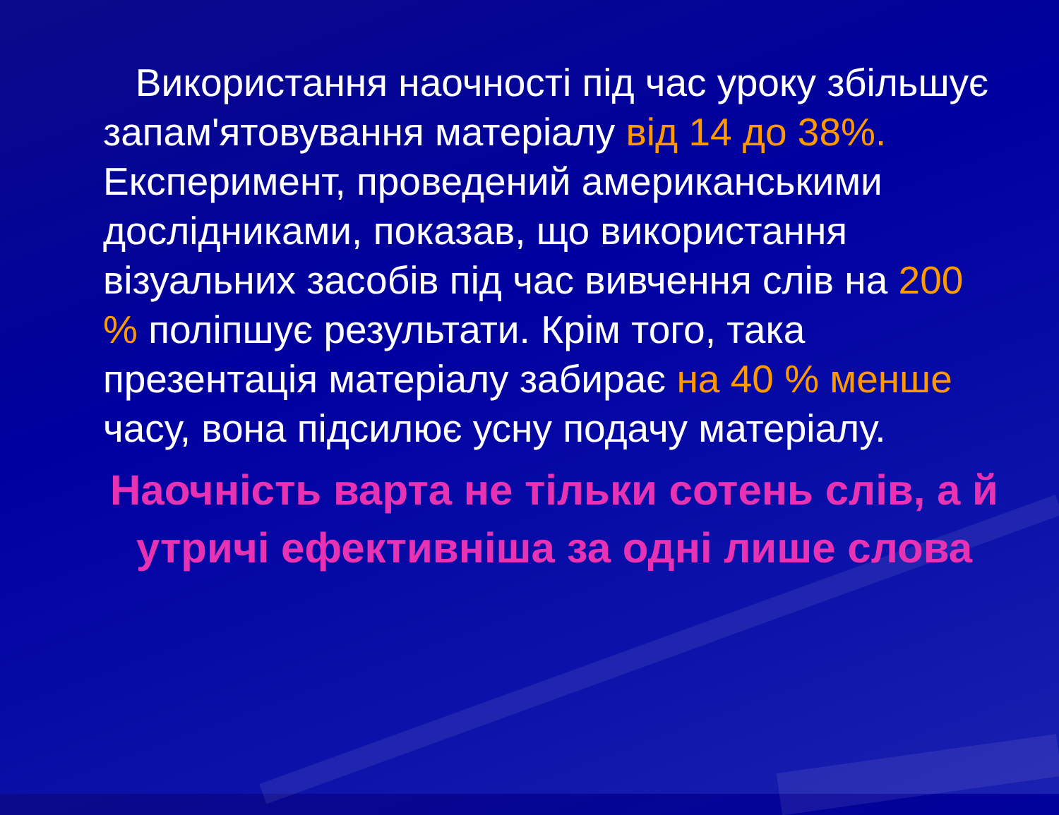Використання наочності під час уроку збільшує запам'ятовування матеріалу від 14 до 38%. Експеримент, проведений американськими дослідниками, показав, що використання візуальних засобів під час вивчення слів на 200 % поліпшує результати. Крім того, така презентація матеріалу забирає на 40 % менше часу, вона підсилює усну подачу матеріалу.
Наочність варта не тільки сотень слів, а й утричі ефективніша за одні лише слова